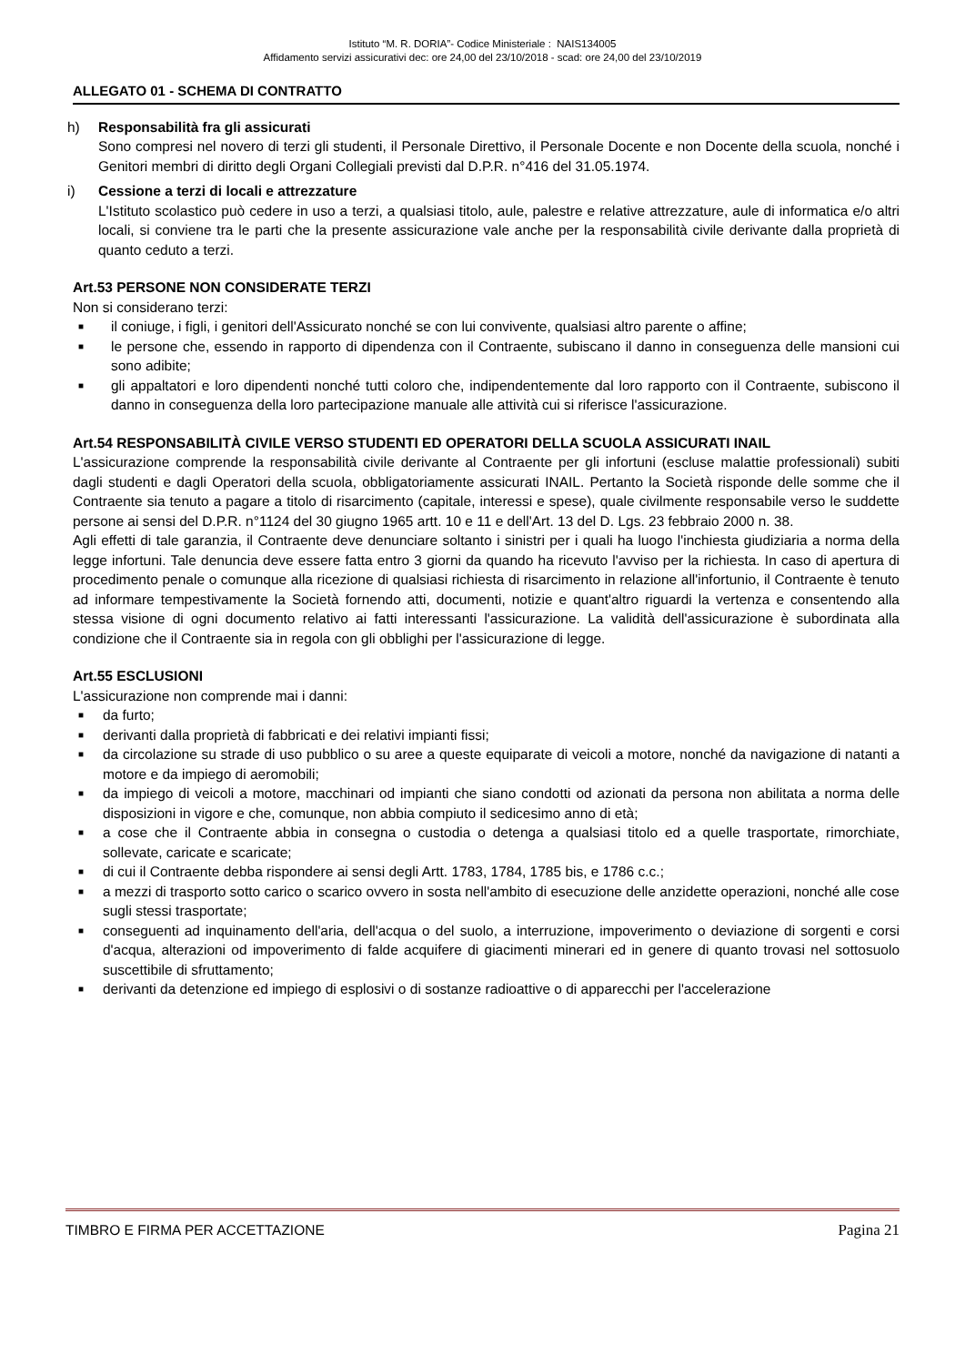Istituto “M. R. DORIA”- Codice Ministeriale : NAIS134005
Affidamento servizi assicurativi dec: ore 24,00 del 23/10/2018 - scad: ore 24,00 del 23/10/2019
ALLEGATO 01 - SCHEMA DI CONTRATTO
h) Responsabilità fra gli assicurati
Sono compresi nel novero di terzi gli studenti, il Personale Direttivo, il Personale Docente e non Docente della scuola, nonché i Genitori membri di diritto degli Organi Collegiali previsti dal D.P.R. n°416 del 31.05.1974.
i) Cessione a terzi di locali e attrezzature
L'Istituto scolastico può cedere in uso a terzi, a qualsiasi titolo, aule, palestre e relative attrezzature, aule di informatica e/o altri locali, si conviene tra le parti che la presente assicurazione vale anche per la responsabilità civile derivante dalla proprietà di quanto ceduto a terzi.
Art.53 PERSONE NON CONSIDERATE TERZI
Non si considerano terzi:
■ il coniuge, i figli, i genitori dell'Assicurato nonché se con lui convivente, qualsiasi altro parente o affine;
■ le persone che, essendo in rapporto di dipendenza con il Contraente, subiscano il danno in conseguenza delle mansioni cui sono adibite;
■ gli appaltatori e loro dipendenti nonché tutti coloro che, indipendentemente dal loro rapporto con il Contraente, subiscono il danno in conseguenza della loro partecipazione manuale alle attività cui si riferisce l'assicurazione.
Art.54 RESPONSABILITÀ CIVILE VERSO STUDENTI ED OPERATORI DELLA SCUOLA ASSICURATI INAIL
L'assicurazione comprende la responsabilità civile derivante al Contraente per gli infortuni (escluse malattie professionali) subiti dagli studenti e dagli Operatori della scuola, obbligatoriamente assicurati INAIL. Pertanto la Società risponde delle somme che il Contraente sia tenuto a pagare a titolo di risarcimento (capitale, interessi e spese), quale civilmente responsabile verso le suddette persone ai sensi del D.P.R. n°1124 del 30 giugno 1965 artt. 10 e 11 e dell'Art. 13 del D. Lgs. 23 febbraio 2000 n. 38.
Agli effetti di tale garanzia, il Contraente deve denunciare soltanto i sinistri per i quali ha luogo l'inchiesta giudiziaria a norma della legge infortuni. Tale denuncia deve essere fatta entro 3 giorni da quando ha ricevuto l'avviso per la richiesta. In caso di apertura di procedimento penale o comunque alla ricezione di qualsiasi richiesta di risarcimento in relazione all'infortunio, il Contraente è tenuto ad informare tempestivamente la Società fornendo atti, documenti, notizie e quant'altro riguardi la vertenza e consentendo alla stessa visione di ogni documento relativo ai fatti interessanti l'assicurazione. La validità dell'assicurazione è subordinata alla condizione che il Contraente sia in regola con gli obblighi per l'assicurazione di legge.
Art.55 ESCLUSIONI
L'assicurazione non comprende mai i danni:
■ da furto;
■ derivanti dalla proprietà di fabbricati e dei relativi impianti fissi;
■ da circolazione su strade di uso pubblico o su aree a queste equiparate di veicoli a motore, nonché da navigazione di natanti a motore e da impiego di aeromobili;
■ da impiego di veicoli a motore, macchinari od impianti che siano condotti od azionati da persona non abilitata a norma delle disposizioni in vigore e che, comunque, non abbia compiuto il sedicesimo anno di età;
■ a cose che il Contraente abbia in consegna o custodia o detenga a qualsiasi titolo ed a quelle trasportate, rimorchiate, sollevate, caricate e scaricate;
■ di cui il Contraente debba rispondere ai sensi degli Artt. 1783, 1784, 1785 bis, e 1786 c.c.;
■ a mezzi di trasporto sotto carico o scarico ovvero in sosta nell'ambito di esecuzione delle anzidette operazioni, nonché alle cose sugli stessi trasportate;
■ conseguenti ad inquinamento dell'aria, dell'acqua o del suolo, a interruzione, impoverimento o deviazione di sorgenti e corsi d'acqua, alterazioni od impoverimento di falde acquifere di giacimenti minerari ed in genere di quanto trovasi nel sottosuolo suscettibile di sfruttamento;
■ derivanti da detenzione ed impiego di esplosivi o di sostanze radioattive o di apparecchi per l'accelerazione
TIMBRO E FIRMA PER ACCETTAZIONE Pagina 21